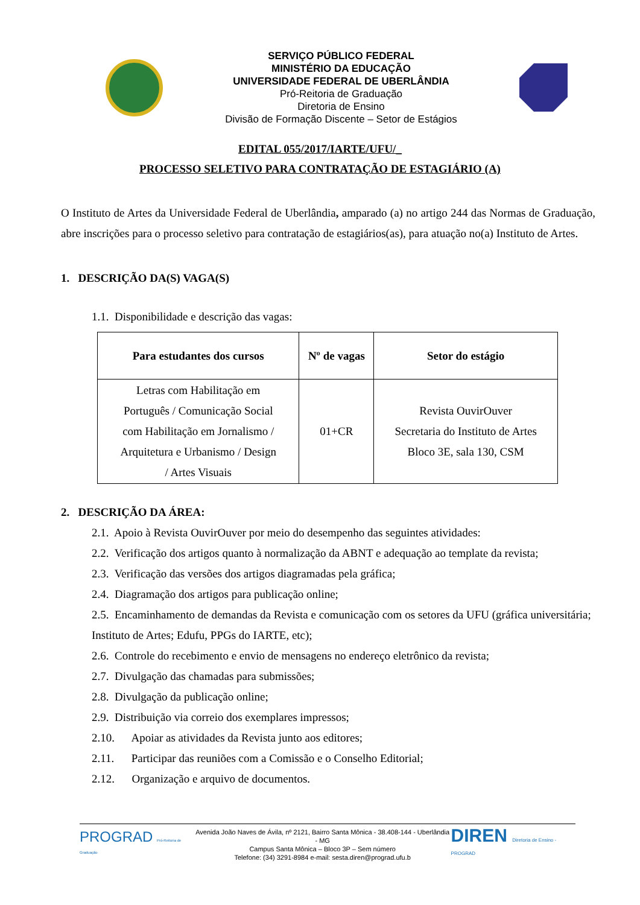SERVIÇO PÚBLICO FEDERAL
MINISTÉRIO DA EDUCAÇÃO
UNIVERSIDADE FEDERAL DE UBERLÂNDIA
Pró-Reitoria de Graduação
Diretoria de Ensino
Divisão de Formação Discente – Setor de Estágios
EDITAL 055/2017/IARTE/UFU/_
PROCESSO SELETIVO PARA CONTRATAÇÃO DE ESTAGIÁRIO (A)
O Instituto de Artes da Universidade Federal de Uberlândia, amparado (a) no artigo 244 das Normas de Graduação, abre inscrições para o processo seletivo para contratação de estagiários(as), para atuação no(a) Instituto de Artes.
1. DESCRIÇÃO DA(S) VAGA(S)
1.1. Disponibilidade e descrição das vagas:
| Para estudantes dos cursos | Nº de vagas | Setor do estágio |
| --- | --- | --- |
| Letras com Habilitação em Português / Comunicação Social com Habilitação em Jornalismo / Arquitetura e Urbanismo / Design / Artes Visuais | 01+CR | Revista OuvirOuver Secretaria do Instituto de Artes Bloco 3E, sala 130, CSM |
2. DESCRIÇÃO DA ÁREA:
2.1. Apoio à Revista OuvirOuver por meio do desempenho das seguintes atividades:
2.2. Verificação dos artigos quanto à normalização da ABNT e adequação ao template da revista;
2.3. Verificação das versões dos artigos diagramadas pela gráfica;
2.4. Diagramação dos artigos para publicação online;
2.5. Encaminhamento de demandas da Revista e comunicação com os setores da UFU (gráfica universitária; Instituto de Artes; Edufu, PPGs do IARTE, etc);
2.6. Controle do recebimento e envio de mensagens no endereço eletrônico da revista;
2.7. Divulgação das chamadas para submissões;
2.8. Divulgação da publicação online;
2.9. Distribuição via correio dos exemplares impressos;
2.10. Apoiar as atividades da Revista junto aos editores;
2.11. Participar das reuniões com a Comissão e o Conselho Editorial;
2.12. Organização e arquivo de documentos.
PROGRAD Pró-Reitoria de Graduação
Avenida João Naves de Ávila, nº 2121, Bairro Santa Mônica - 38.408-144 - Uberlândia - MG
Campus Santa Mônica – Bloco 3P – Sem número
Telefone: (34) 3291-8984 e-mail: sesta.diren@prograd.ufu.b
DIREN Diretoria de Ensino - PROGRAD